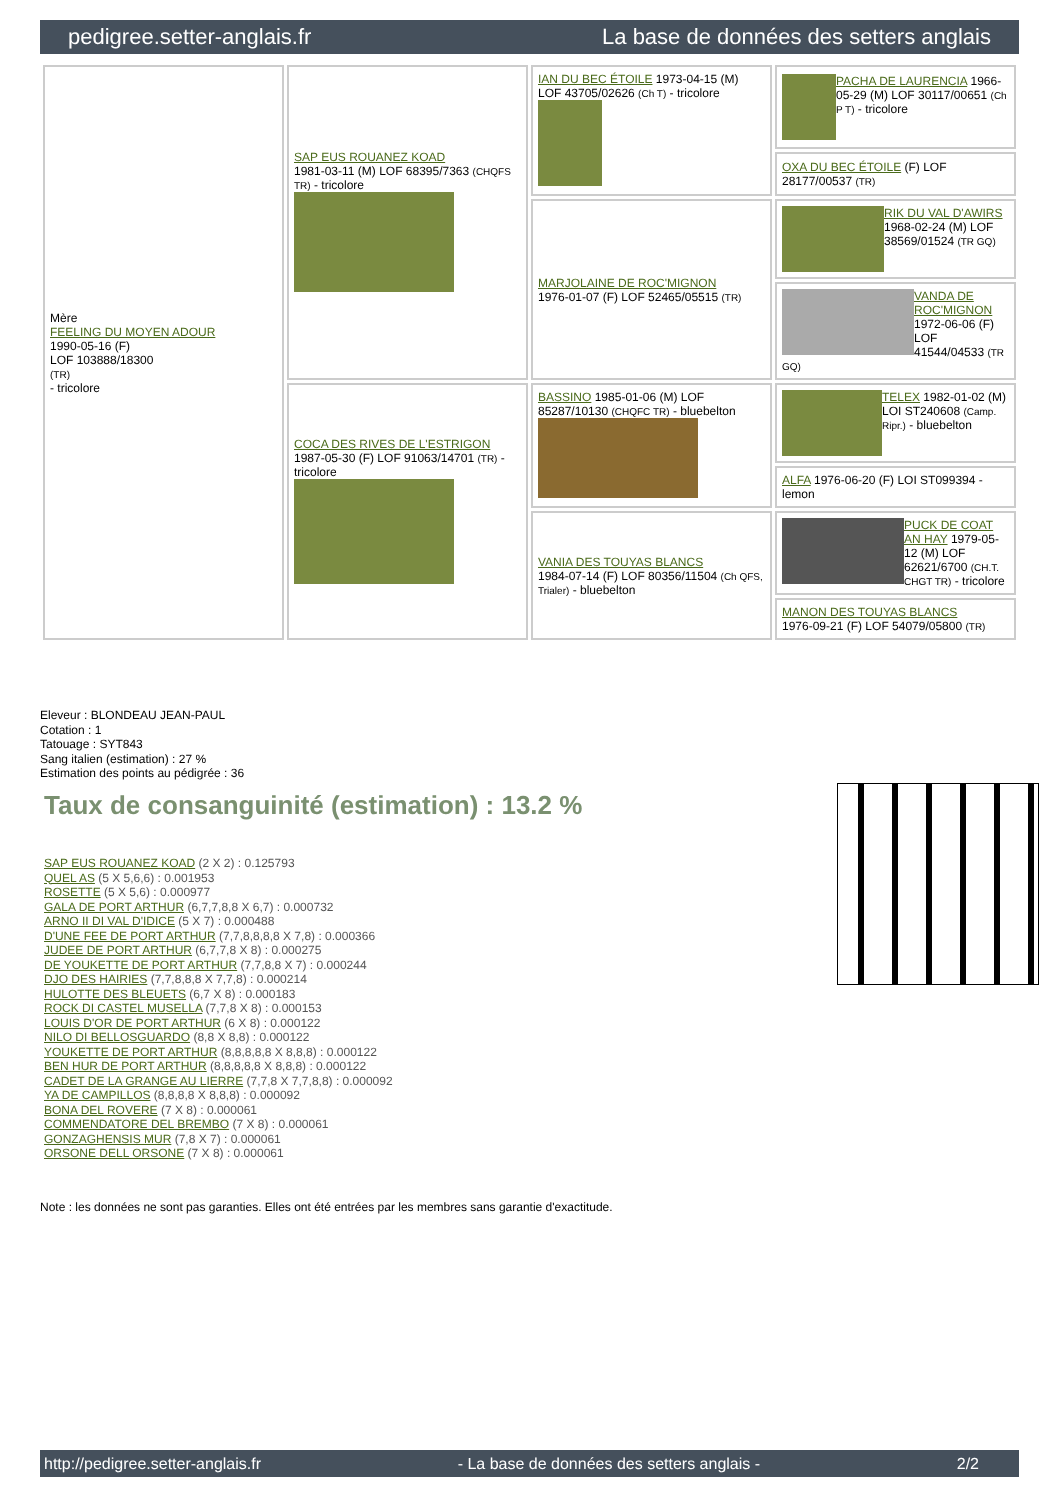pedigree.setter-anglais.fr La base de données des setters anglais
| Mère FEELING DU MOYEN ADOUR 1990-05-16 (F) LOF 103888/18300 (TR) - tricolore | SAP EUS ROUANEZ KOAD 1981-03-11 (M) LOF 68395/7363 (CHQFS TR) - tricolore | IAN DU BEC ÉTOILE 1973-04-15 (M) LOF 43705/02626 (Ch T) - tricolore | PACHA DE LAURENCIA 1966-05-29 (M) LOF 30117/00651 (Ch P T) - tricolore |
| | | | OXA DU BEC ÉTOILE (F) LOF 28177/00537 (TR) |
| | | MARJOLAINE DE ROC'MIGNON 1976-01-07 (F) LOF 52465/05515 (TR) | RIK DU VAL D'AWIRS 1968-02-24 (M) LOF 38569/01524 (TR GQ) |
| | | | VANDA DE ROC'MIGNON 1972-06-06 (F) LOF 41544/04533 (TR GQ) |
| | COCA DES RIVES DE L'ESTRIGON 1987-05-30 (F) LOF 91063/14701 (TR) - tricolore | BASSINO 1985-01-06 (M) LOF 85287/10130 (CHQFC TR) - bluebelton | TELEX 1982-01-02 (M) LOI ST240608 (Camp. Ripr.) - bluebelton |
| | | | ALFA 1976-06-20 (F) LOI ST099394 - lemon |
| | | VANIA DES TOUYAS BLANCS 1984-07-14 (F) LOF 80356/11504 (Ch QFS, Trialer) - bluebelton | PUCK DE COAT AN HAY 1979-05-12 (M) LOF 62621/6700 (CH.T. CHGT TR) - tricolore |
| | | | MANON DES TOUYAS BLANCS 1976-09-21 (F) LOF 54079/05800 (TR) |
Eleveur : BLONDEAU JEAN-PAUL
Cotation : 1
Tatouage : SYT843
Sang italien (estimation) : 27 %
Estimation des points au pédigrée : 36
Taux de consanguinité (estimation) : 13.2 %
SAP EUS ROUANEZ KOAD (2 X 2) : 0.125793
QUEL AS (5 X 5,6,6) : 0.001953
ROSETTE (5 X 5,6) : 0.000977
GALA DE PORT ARTHUR (6,7,7,8,8 X 6,7) : 0.000732
ARNO II DI VAL D'IDICE (5 X 7) : 0.000488
D'UNE FEE DE PORT ARTHUR (7,7,8,8,8,8 X 7,8) : 0.000366
JUDEE DE PORT ARTHUR (6,7,7,8 X 8) : 0.000275
DE YOUKETTE DE PORT ARTHUR (7,7,8,8 X 7) : 0.000244
DJO DES HAIRIES (7,7,8,8,8 X 7,7,8) : 0.000214
HULOTTE DES BLEUETS (6,7 X 8) : 0.000183
ROCK DI CASTEL MUSELLA (7,7,8 X 8) : 0.000153
LOUIS D'OR DE PORT ARTHUR (6 X 8) : 0.000122
NILO DI BELLOSGUARDO (8,8 X 8,8) : 0.000122
YOUKETTE DE PORT ARTHUR (8,8,8,8,8 X 8,8,8) : 0.000122
BEN HUR DE PORT ARTHUR (8,8,8,8,8 X 8,8,8) : 0.000122
CADET DE LA GRANGE AU LIERRE (7,7,8 X 7,7,8,8) : 0.000092
YA DE CAMPILLOS (8,8,8,8 X 8,8,8) : 0.000092
BONA DEL ROVERE (7 X 8) : 0.000061
COMMENDATORE DEL BREMBO (7 X 8) : 0.000061
GONZAGHENSIS MUR (7,8 X 7) : 0.000061
ORSONE DELL ORSONE (7 X 8) : 0.000061
Note : les données ne sont pas garanties. Elles ont été entrées par les membres sans garantie d'exactitude.
http://pedigree.setter-anglais.fr - La base de données des setters anglais - 2/2